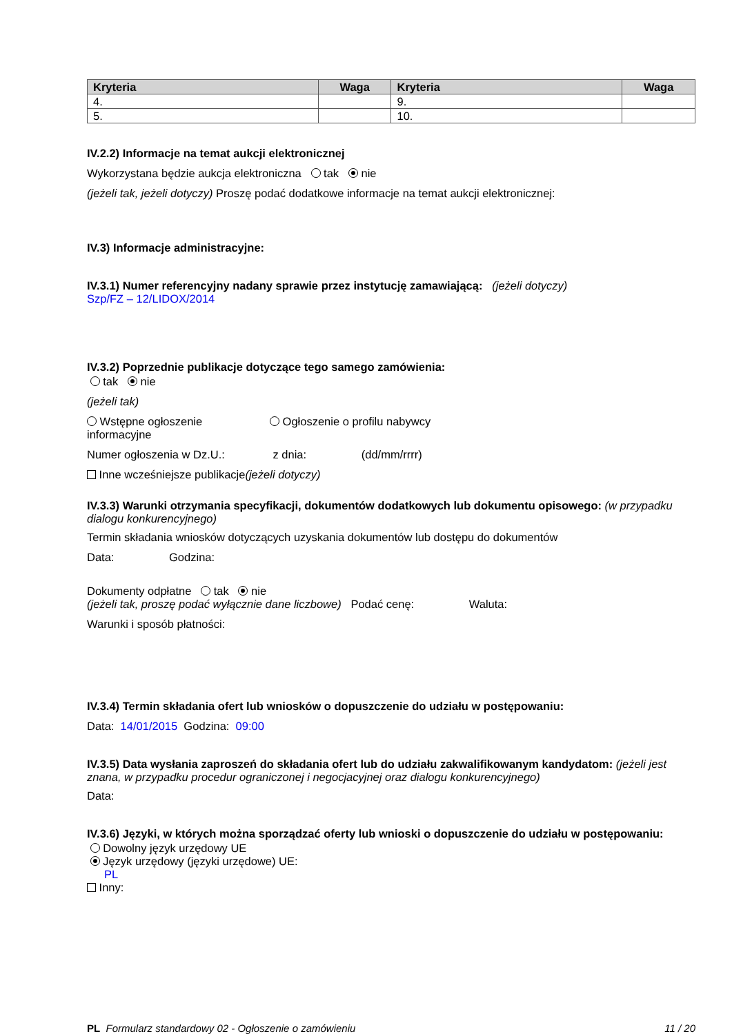| Kryteria | Waga | Kryteria | Waga |
| --- | --- | --- | --- |
| 4. | | 9. | |
| 5. | | 10. | |
IV.2.2) Informacje na temat aukcji elektronicznej
Wykorzystana będzie aukcja elektroniczna tak nie
(jeżeli tak, jeżeli dotyczy) Proszę podać dodatkowe informacje na temat aukcji elektronicznej:
IV.3) Informacje administracyjne:
IV.3.1) Numer referencyjny nadany sprawie przez instytucję zamawiającą: (jeżeli dotyczy)
Szp/FZ – 12/LIDOX/2014
IV.3.2) Poprzednie publikacje dotyczące tego samego zamówienia:
tak nie
(jeżeli tak)
Wstępne ogłoszenie informacyjne
Ogłoszenie o profilu nabywcy
Numer ogłoszenia w Dz.U.: z dnia: (dd/mm/rrrr)
Inne wcześniejsze publikacje(jeżeli dotyczy)
IV.3.3) Warunki otrzymania specyfikacji, dokumentów dodatkowych lub dokumentu opisowego: (w przypadku dialogu konkurencyjnego)
Termin składania wniosków dotyczących uzyskania dokumentów lub dostępu do dokumentów
Data: Godzina:
Dokumenty odpłatne tak nie
(jeżeli tak, proszę podać wyłącznie dane liczbowe) Podać cenę: Waluta:
Warunki i sposób płatności:
IV.3.4) Termin składania ofert lub wniosków o dopuszczenie do udziału w postępowaniu:
Data: 14/01/2015 Godzina: 09:00
IV.3.5) Data wysłania zaproszeń do składania ofert lub do udziału zakwalifikowanym kandydatom: (jeżeli jest znana, w przypadku procedur ograniczonej i negocjacyjnej oraz dialogu konkurencyjnego)
Data:
IV.3.6) Języki, w których można sporządzać oferty lub wnioski o dopuszczenie do udziału w postępowaniu:
Dowolny język urzędowy UE
Język urzędowy (języki urzędowe) UE:
PL
Inny:
PL Formularz standardowy 02 - Ogłoszenie o zamówieniu 11 / 20